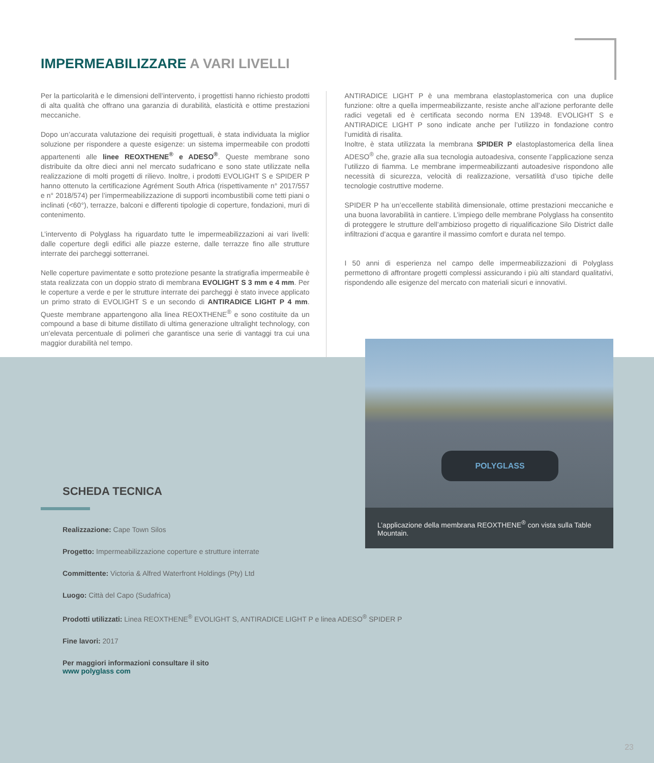IMPERMEABILIZZARE A VARI LIVELLI
Per la particolarità e le dimensioni dell’intervento, i progettisti hanno richiesto prodotti di alta qualità che offrano una garanzia di durabilità, elasticità e ottime prestazioni meccaniche.
Dopo un’accurata valutazione dei requisiti progettuali, è stata individuata la miglior soluzione per rispondere a queste esigenze: un sistema impermeabile con prodotti appartenenti alle linee REOXTHENE<sup>®</sup> e ADESO<sup>®</sup>. Queste membrane sono distribuite da oltre dieci anni nel mercato sudafricano e sono state utilizzate nella realizzazione di molti progetti di rilievo. Inoltre, i prodotti EVOLIGHT S e SPIDER P hanno ottenuto la certificazione Agrément South Africa (rispettivamente n° 2017/557 e n° 2018/574) per l’impermeabilizzazione di supporti incombustibili come tetti piani o inclinati (<60°), terrazze, balconi e differenti tipologie di coperture, fondazioni, muri di contenimento.
L’intervento di Polyglass ha riguardato tutte le impermeabilizzazioni ai vari livelli: dalle coperture degli edifici alle piazze esterne, dalle terrazze fino alle strutture interrate dei parcheggi sotterranei.
Nelle coperture pavimentate e sotto protezione pesante la stratigrafia impermeabile è stata realizzata con un doppio strato di membrana EVOLIGHT S 3 mm e 4 mm. Per le coperture a verde e per le strutture interrate dei parcheggi è stato invece applicato un primo strato di EVOLIGHT S e un secondo di ANTIRADICE LIGHT P 4 mm. Queste membrane appartengono alla linea REOXTHENE<sup>®</sup> e sono costituite da un compound a base di bitume distillato di ultima generazione ultralight technology, con un’elevata percentuale di polimeri che garantisce una serie di vantaggi tra cui una maggior durabilità nel tempo.
ANTIRADICE LIGHT P è una membrana elastoplastomerica con una duplice funzione: oltre a quella impermeabilizzante, resiste anche all’azione perforante delle radici vegetali ed è certificata secondo norma EN 13948. EVOLIGHT S e ANTIRADICE LIGHT P sono indicate anche per l’utilizzo in fondazione contro l’umidità di risalita.
Inoltre, è stata utilizzata la membrana SPIDER P elastoplastomerica della linea ADESO<sup>®</sup> che, grazie alla sua tecnologia autoadesiva, consente l’applicazione senza l’utilizzo di fiamma. Le membrane impermeabilizzanti autoadesive rispondono alle necessità di sicurezza, velocità di realizzazione, versatilità d’uso tipiche delle tecnologie costruttive moderne.
SPIDER P ha un’eccellente stabilità dimensionale, ottime prestazioni meccaniche e una buona lavorabilità in cantiere. L’impiego delle membrane Polyglass ha consentito di proteggere le strutture dell’ambizioso progetto di riqualificazione Silo District dalle infiltrazioni d’acqua e garantire il massimo comfort e durata nel tempo.
I 50 anni di esperienza nel campo delle impermeabilizzazioni di Polyglass permettono di affrontare progetti complessi assicurando i più alti standard qualitativi, rispondendo alle esigenze del mercato con materiali sicuri e innovativi.
SCHEDA TECNICA
Realizzazione: Cape Town Silos
Progetto: Impermeabilizzazione coperture e strutture interrate
Committente: Victoria & Alfred Waterfront Holdings (Pty) Ltd
Luogo: Città del Capo (Sudafrica)
Prodotti utilizzati: Linea REOXTHENE<sup>®</sup> EVOLIGHT S, ANTIRADICE LIGHT P e linea ADESO<sup>®</sup> SPIDER P
Fine lavori: 2017
Per maggiori informazioni consultare il sito
www polyglass com
POLYGLASS
L’applicazione della membrana REOXTHENE<sup>®</sup> con vista sulla Table Mountain.
23